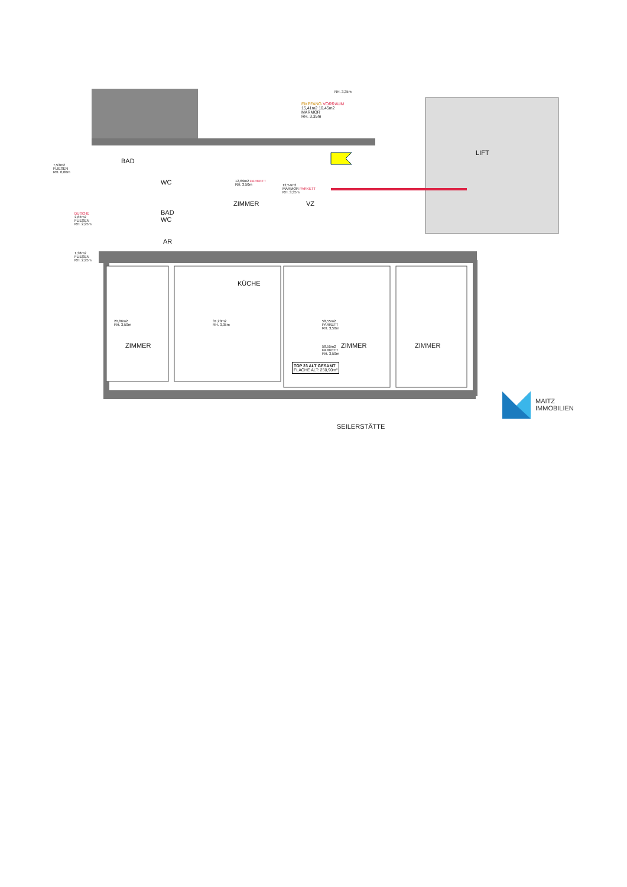BAD
7,53m2
FLIESEN
RH. 0,00m
WC
BAD
WC
DUSCHE
2,82m2
FLIESEN
RH. 2,95m
AR
1,38m2
FLIESEN
RH. 2,95m
RH. 3,35m
EMPFANG VORRAUM
15,41m2 10,45m2
MARMOR
RH. 3,35m
12,69m2 PARKETT
RH. 3,50m
ZIMMER
12,54m2
MARMOR PARKETT
RH. 3,35m
VZ
LIFT
KÜCHE
20,86m2
RH. 3,50m
31,20m2
RH. 3,35m
58,55m2
PARKETT
RH. 3,50m
58,55m2
PARKETT
RH. 3,50m
ZIMMER ZIMMER ZIMMER
TOP 23 ALT GESAMT
FLÄCHE ALT: 250,90m²
SEILERSTÄTTE
MAITZ
IMMOBILIEN